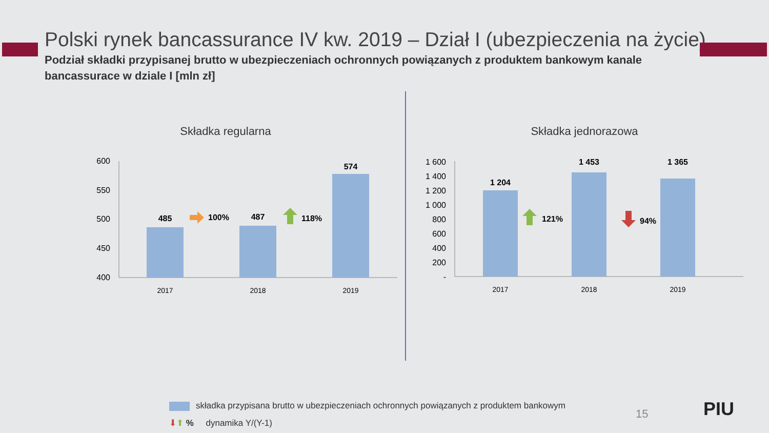Polski rynek bancassurance IV kw. 2019 – Dział I (ubezpieczenia na życie)
Podział składki przypisanej brutto w ubezpieczeniach ochronnych powiązanych z produktem bankowym kanale bancassurace w dziale I [mln zł]
Składka regularna
600
550
500
450
400
485
487
574
100%
118%
2017
2018
2019
Składka jednorazowa
1 600
1 400
1 200
1 000
800
600
400
200
-
1 204
1 453
1 365
121%
94%
2017
2018
2019
składka przypisana brutto w ubezpieczeniach ochronnych powiązanych z produktem bankowym
⬇⬆ % dynamika Y/(Y-1)
15 PIU